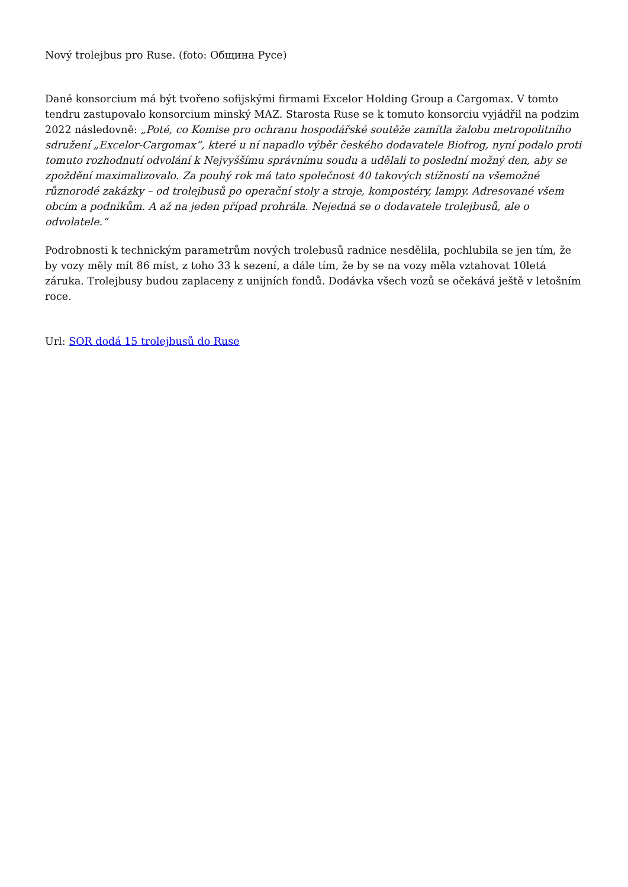Nový trolejbus pro Ruse. (foto: Община Русе)
Dané konsorcium má být tvořeno sofijskými firmami Excelor Holding Group a Cargomax. V tomto tendru zastupovalo konsorcium minský MAZ. Starosta Ruse se k tomuto konsorciu vyjádřil na podzim 2022 následovně: „Poté, co Komise pro ochranu hospodářské soutěže zamítla žalobu metropolitního sdružení „Excelor-Cargomax“, které u ní napadlo výběr českého dodavatele Biofrog, nyní podalo proti tomuto rozhodnutí odvolání k Nejvyššímu správnímu soudu a udělali to poslední možný den, aby se zpoždění maximalizovalo. Za pouhý rok má tato společnost 40 takových stížností na všemožné různorodé zakázky – od trolejbusů po operační stoly a stroje, kompostéry, lampy. Adresované všem obcím a podnikům. A až na jeden případ prohrála. Nejedná se o dodavatele trolejbusů, ale o odvolatele.“
Podrobnosti k technickým parametrům nových trolebusů radnice nesdělila, pochlubila se jen tím, že by vozy měly mít 86 míst, z toho 33 k sezení, a dále tím, že by se na vozy měla vztahovat 10letá záruka. Trolejbusy budou zaplaceny z unijních fondů. Dodávka všech vozů se očekává ještě v letošním roce.
Url: SOR dodá 15 trolejbusů do Ruse